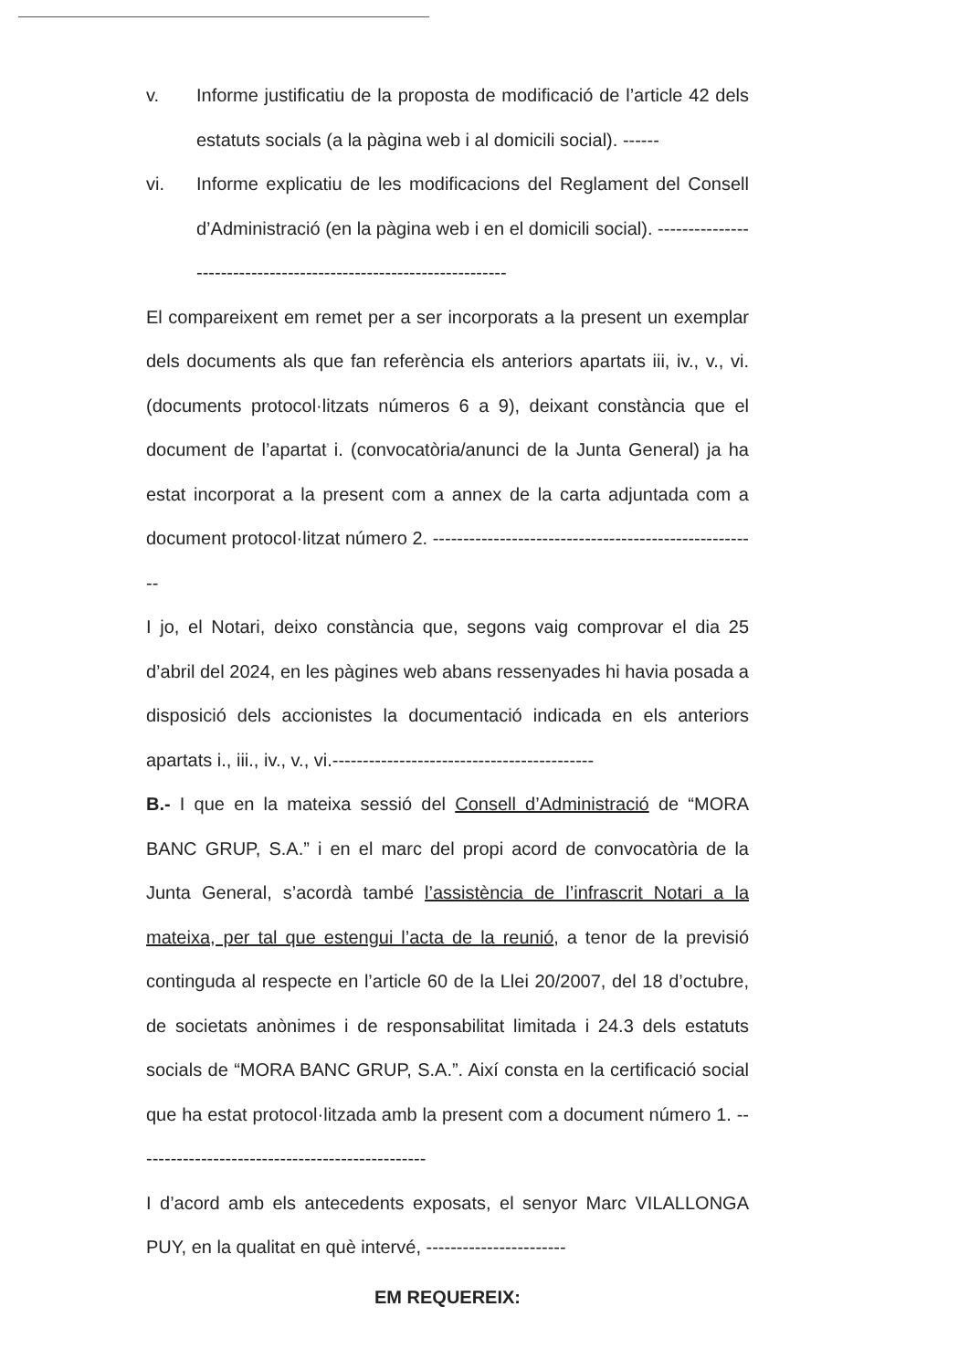v. Informe justificatiu de la proposta de modificació de l’article 42 dels estatuts socials (a la pàgina web i al domicili social). ------
vi. Informe explicatiu de les modificacions del Reglament del Consell d’Administració (en la pàgina web i en el domicili social). ------------------------------------------------------------------
El compareixent em remet per a ser incorporats a la present un exemplar dels documents als que fan referència els anteriors apartats iii, iv., v., vi. (documents protocol·litzats números 6 a 9), deixant constància que el document de l’apartat i. (convocatòria/anunci de la Junta General) ja ha estat incorporat a la present com a annex de la carta adjuntada com a document protocol·litzat número 2. ------------------------------------------------------
I jo, el Notari, deixo constància que, segons vaig comprovar el dia 25 d’abril del 2024, en les pàgines web abans ressenyades hi havia posada a disposició dels accionistes la documentació indicada en els anteriors apartats i., iii., iv., v., vi.-------------------------------------------
B.- I que en la mateixa sessió del Consell d’Administració de “MORA BANC GRUP, S.A.” i en el marc del propi acord de convocatòria de la Junta General, s’acordà també l’assistència de l’infrascrit Notari a la mateixa, per tal que estengui l’acta de la reunió, a tenor de la previsió continguda al respecte en l’article 60 de la Llei 20/2007, del 18 d’octubre, de societats anònimes i de responsabilitat limitada i 24.3 dels estatuts socials de “MORA BANC GRUP, S.A.”. Així consta en la certificació social que ha estat protocol·litzada amb la present com a document número 1. ------------------------------------------------
I d’acord amb els antecedents exposats, el senyor Marc VILALLONGA PUY, en la qualitat en què intervé, -----------------------
EM REQUEREIX: